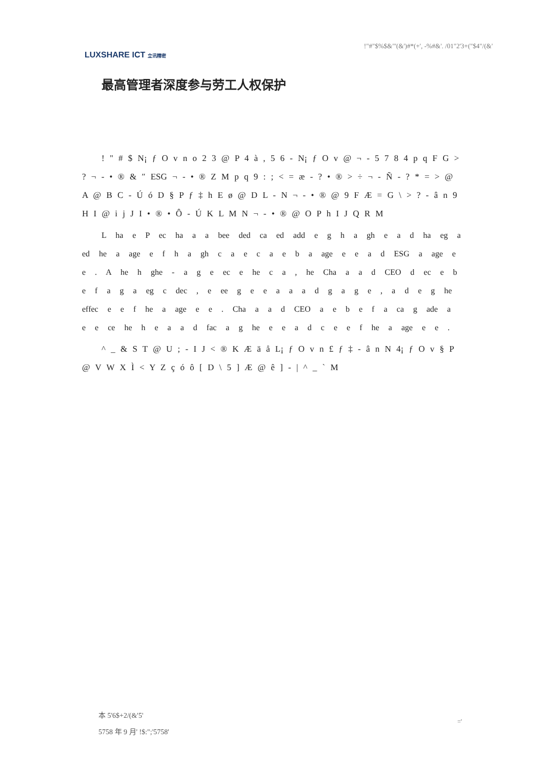LUXSHARE ICT 立讯精密
!"#"$%$&"'(&')#*(+', -%#&'. /01"2'3+("$4"/(&'
最高管理者深度参与劳工人权保护
! " # $ N¡ ƒ O v n o 2 3 @ P 4 à , 5 6 - N¡ ƒ O v @ ¬ - 5 7 8 4 p q F G > ? ¬ - • ® & ″ ESG ¬ - • ® Z M p q 9 : ; < = æ - ? • ® > ÷ ¬ - Ñ - ? * = > @ A @ B C - Ú ó D § P ƒ ‡ h E ø @ D L - N ¬ - • ® @ 9 F Æ = G \ > ? - â n 9 H I @ i j J I • ® • Ô - Ú K L M N ¬ - • ® @ O P h I J Q R M
L ha e P ec ha a a bee ded ca ed add e g h a gh e a d ha eg a ed he a age e f h a gh c a e c a e b a age e e a d ESG a age e e . A he h ghe - a g e ec e he c a , he Cha a a d CEO d ec e b e f a g a eg c dec , e ee g e e a a a d g a g e , a d e g he effec e e f he a age e e . Cha a a d CEO a e b e f a ca g ade a e e ce he h e a a d fac a g he e e a d c e e f he a age e e .
^ _ & S T @ U ; - I J < ® K Æ ä å L¡ ƒ O v n £ ƒ ‡ - â n N 4¡ ƒ O v § P @ V W X Ì < Y Z ç ó ô [ D \ 5 ] Æ @ ê ] - | ^ _ ` M
本 5'6$+2/(&'5'
5758 年 9 月' !$:";'5758'
='